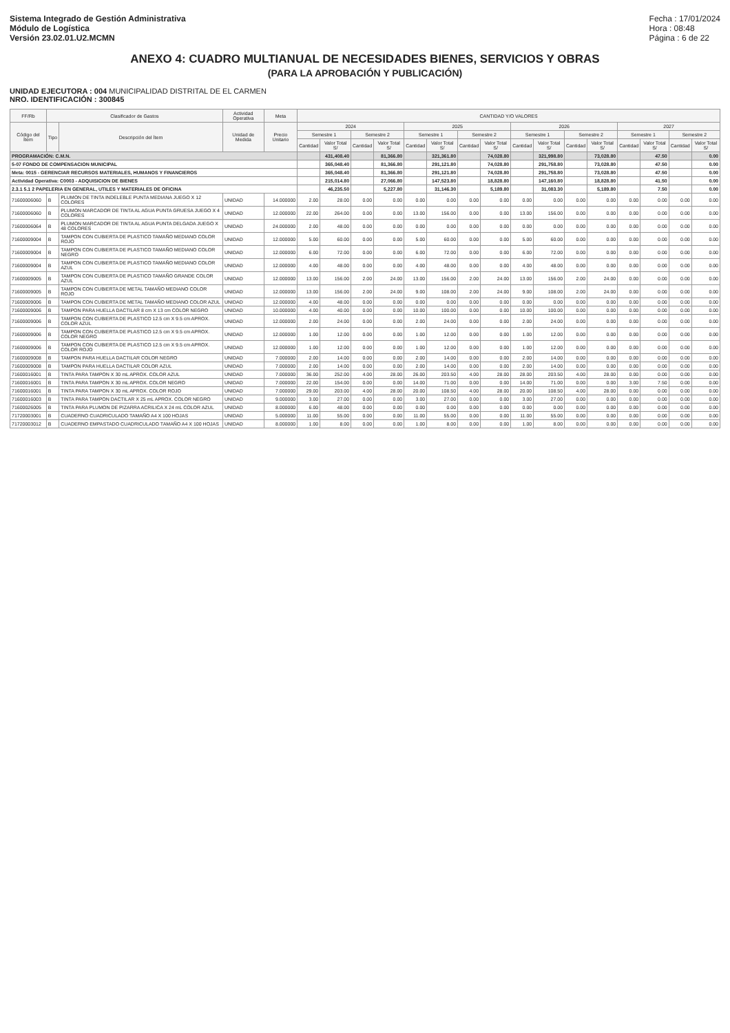Sistema Integrado de Gestión Administrativa
Módulo de Logística
Versión 23.02.01.U2.MCMN
Fecha : 17/01/2024
Hora : 08:48
Página : 6 de 22
ANEXO 4: CUADRO MULTIANUAL DE NECESIDADES BIENES, SERVICIOS Y OBRAS
(PARA LA APROBACIÓN Y PUBLICACIÓN)
UNIDAD EJECUTORA : 004 MUNICIPALIDAD DISTRITAL DE EL CARMEN
NRO. IDENTIFICACIÓN : 300845
| FF/Rb | Clasificador de Gastos | | Actividad Operativa | Meta | CANTIDAD Y/O VALORES | | | | | | | | | | | | | | | |
| --- | --- | --- | --- | --- | --- | --- | --- | --- | --- | --- | --- | --- | --- | --- | --- | --- | --- | --- | --- | --- |
| Código del Ítem | Tipo | Descripción del Ítem | Unidad de Medida | Precio Unitario | 2024 | | | | 2025 | | | | 2026 | | | | 2027 | | | |
| | | | | | Semestre 1 | | Semestre 2 | | Semestre 1 | | Semestre 2 | | Semestre 1 | | Semestre 2 | | Semestre 1 | | Semestre 2 | |
| | | | | | Cantidad | Valor Total S/ | Cantidad | Valor Total S/ | Cantidad | Valor Total S/ | Cantidad | Valor Total S/ | Cantidad | Valor Total S/ | Cantidad | Valor Total S/ | Cantidad | Valor Total S/ | Cantidad | Valor Total S/ |
| PROGRAMACIÓN: C.M.N. | | | | | | 431,408.40 | | 81,366.80 | | 321,361.80 | | 74,028.80 | | 321,998.80 | | 73,028.80 | | 47.50 | | 0.00 |
| 5-07 FONDO DE COMPENSACION MUNICIPAL | | | | | | 365,048.40 | | 81,366.80 | | 291,121.80 | | 74,028.80 | | 291,758.80 | | 73,028.80 | | 47.50 | | 0.00 |
| Meta: 0015 - GERENCIAR RECURSOS MATERIALES, HUMANOS Y FINANCIEROS | | | | | | 365,048.40 | | 81,366.80 | | 291,121.80 | | 74,028.80 | | 291,758.80 | | 73,028.80 | | 47.50 | | 0.00 |
| Actividad Operativa: C0003 - ADQUISICION DE BIENES | | | | | | 215,014.80 | | 27,066.80 | | 147,523.80 | | 18,828.80 | | 147,160.80 | | 18,828.80 | | 41.50 | | 0.00 |
| 2.3.1 5.1 2 PAPELERIA EN GENERAL, UTILES Y MATERIALES DE OFICINA | | | | | | 46,235.50 | | 5,227.80 | | 31,146.30 | | 5,189.80 | | 31,083.30 | | 5,189.80 | | 7.50 | | 0.00 |
| 71600006060 | B | PLUMON DE TINTA INDELEBLE PUNTA MEDIANA JUEGO X 12 COLORES | UNIDAD | 14.000000 | 2.00 | 28.00 | 0.00 | 0.00 | 0.00 | 0.00 | 0.00 | 0.00 | 0.00 | 0.00 | 0.00 | 0.00 | 0.00 | 0.00 | 0.00 | 0.00 |
| 71600006060 | B | PLUMON MARCADOR DE TINTA AL AGUA PUNTA GRUESA JUEGO X 4 COLORES | UNIDAD | 12.000000 | 22.00 | 264.00 | 0.00 | 0.00 | 13.00 | 156.00 | 0.00 | 0.00 | 13.00 | 156.00 | 0.00 | 0.00 | 0.00 | 0.00 | 0.00 | 0.00 |
| 71600006064 | B | PLUMON MARCADOR DE TINTA AL AGUA PUNTA DELGADA JUEGO X 48 COLORES | UNIDAD | 24.000000 | 2.00 | 48.00 | 0.00 | 0.00 | 0.00 | 0.00 | 0.00 | 0.00 | 0.00 | 0.00 | 0.00 | 0.00 | 0.00 | 0.00 | 0.00 | 0.00 |
| 71600009004 | B | TAMPON CON CUBIERTA DE PLASTICO TAMAÑO MEDIANO COLOR ROJO | UNIDAD | 12.000000 | 5.00 | 60.00 | 0.00 | 0.00 | 5.00 | 60.00 | 0.00 | 0.00 | 5.00 | 60.00 | 0.00 | 0.00 | 0.00 | 0.00 | 0.00 | 0.00 |
| 71600009004 | B | TAMPON CON CUBIERTA DE PLASTICO TAMAÑO MEDIANO COLOR NEGRO | UNIDAD | 12.000000 | 6.00 | 72.00 | 0.00 | 0.00 | 6.00 | 72.00 | 0.00 | 0.00 | 6.00 | 72.00 | 0.00 | 0.00 | 0.00 | 0.00 | 0.00 | 0.00 |
| 71600009004 | B | TAMPON CON CUBIERTA DE PLASTICO TAMAÑO MEDIANO COLOR AZUL | UNIDAD | 12.000000 | 4.00 | 48.00 | 0.00 | 0.00 | 4.00 | 48.00 | 0.00 | 0.00 | 4.00 | 48.00 | 0.00 | 0.00 | 0.00 | 0.00 | 0.00 | 0.00 |
| 71600009005 | B | TAMPON CON CUBIERTA DE PLASTICO TAMAÑO GRANDE COLOR AZUL | UNIDAD | 12.000000 | 13.00 | 156.00 | 2.00 | 24.00 | 13.00 | 156.00 | 2.00 | 24.00 | 13.00 | 156.00 | 2.00 | 24.00 | 0.00 | 0.00 | 0.00 | 0.00 |
| 71600009005 | B | TAMPON CON CUBIERTA DE METAL TAMAÑO MEDIANO COLOR ROJO | UNIDAD | 12.000000 | 13.00 | 156.00 | 2.00 | 24.00 | 9.00 | 108.00 | 2.00 | 24.00 | 9.00 | 108.00 | 2.00 | 24.00 | 0.00 | 0.00 | 0.00 | 0.00 |
| 71600009006 | B | TAMPON CON CUBIERTA DE METAL TAMAÑO MEDIANO COLOR AZUL | UNIDAD | 12.000000 | 4.00 | 48.00 | 0.00 | 0.00 | 0.00 | 0.00 | 0.00 | 0.00 | 0.00 | 0.00 | 0.00 | 0.00 | 0.00 | 0.00 | 0.00 | 0.00 |
| 71600009006 | B | TAMPON PARA HUELLA DACTILAR 8 cm X 13 cm COLOR NEGRO | UNIDAD | 10.000000 | 4.00 | 40.00 | 0.00 | 0.00 | 10.00 | 100.00 | 0.00 | 0.00 | 10.00 | 100.00 | 0.00 | 0.00 | 0.00 | 0.00 | 0.00 | 0.00 |
| 71600009006 | B | TAMPON CON CUBIERTA DE PLASTICO 12.5 cm X 9.5 cm APROX. COLOR AZUL | UNIDAD | 12.000000 | 2.00 | 24.00 | 0.00 | 0.00 | 2.00 | 24.00 | 0.00 | 0.00 | 2.00 | 24.00 | 0.00 | 0.00 | 0.00 | 0.00 | 0.00 | 0.00 |
| 71600009006 | B | TAMPON CON CUBIERTA DE PLASTICO 12.5 cm X 9.5 cm APROX. COLOR NEGRO | UNIDAD | 12.000000 | 1.00 | 12.00 | 0.00 | 0.00 | 1.00 | 12.00 | 0.00 | 0.00 | 1.00 | 12.00 | 0.00 | 0.00 | 0.00 | 0.00 | 0.00 | 0.00 |
| 71600009006 | B | TAMPON CON CUBIERTA DE PLASTICO 12.5 cm X 9.5 cm APROX. COLOR ROJO | UNIDAD | 12.000000 | 1.00 | 12.00 | 0.00 | 0.00 | 1.00 | 12.00 | 0.00 | 0.00 | 1.00 | 12.00 | 0.00 | 0.00 | 0.00 | 0.00 | 0.00 | 0.00 |
| 71600009008 | B | TAMPON PARA HUELLA DACTILAR COLOR NEGRO | UNIDAD | 7.000000 | 2.00 | 14.00 | 0.00 | 0.00 | 2.00 | 14.00 | 0.00 | 0.00 | 2.00 | 14.00 | 0.00 | 0.00 | 0.00 | 0.00 | 0.00 | 0.00 |
| 71600009008 | B | TAMPON PARA HUELLA DACTILAR COLOR AZUL | UNIDAD | 7.000000 | 2.00 | 14.00 | 0.00 | 0.00 | 2.00 | 14.00 | 0.00 | 0.00 | 2.00 | 14.00 | 0.00 | 0.00 | 0.00 | 0.00 | 0.00 | 0.00 |
| 71600016001 | B | TINTA PARA TAMPON X 30 mL APROX. COLOR AZUL | UNIDAD | 7.000000 | 36.00 | 252.00 | 4.00 | 28.00 | 26.00 | 203.50 | 4.00 | 28.00 | 28.00 | 203.50 | 4.00 | 28.00 | 0.00 | 0.00 | 0.00 | 0.00 |
| 71600016001 | B | TINTA PARA TAMPON X 30 mL APROX. COLOR NEGRO | UNIDAD | 7.000000 | 22.00 | 154.00 | 0.00 | 0.00 | 14.00 | 71.00 | 0.00 | 0.00 | 14.00 | 71.00 | 0.00 | 0.00 | 3.00 | 7.50 | 0.00 | 0.00 |
| 71600016001 | B | TINTA PARA TAMPON X 30 mL APROX. COLOR ROJO | UNIDAD | 7.000000 | 29.00 | 203.00 | 4.00 | 28.00 | 20.00 | 108.50 | 4.00 | 28.00 | 20.00 | 108.50 | 4.00 | 28.00 | 0.00 | 0.00 | 0.00 | 0.00 |
| 71600016003 | B | TINTA PARA TAMPON DACTILAR X 25 mL APROX. COLOR NEGRO | UNIDAD | 9.000000 | 3.00 | 27.00 | 0.00 | 0.00 | 3.00 | 27.00 | 0.00 | 0.00 | 3.00 | 27.00 | 0.00 | 0.00 | 0.00 | 0.00 | 0.00 | 0.00 |
| 71600026005 | B | TINTA PARA PLUMON DE PIZARRA ACRILICA X 24 mL COLOR AZUL | UNIDAD | 8.000000 | 6.00 | 48.00 | 0.00 | 0.00 | 0.00 | 0.00 | 0.00 | 0.00 | 0.00 | 0.00 | 0.00 | 0.00 | 0.00 | 0.00 | 0.00 | 0.00 |
| 71720003001 | B | CUADERNO CUADRICULADO TAMAÑO A4 X 100 HOJAS | UNIDAD | 5.000000 | 11.00 | 55.00 | 0.00 | 0.00 | 11.00 | 55.00 | 0.00 | 0.00 | 11.00 | 55.00 | 0.00 | 0.00 | 0.00 | 0.00 | 0.00 | 0.00 |
| 71720003012 | B | CUADERNO EMPASTADO CUADRICULADO TAMAÑO A4 X 100 HOJAS | UNIDAD | 8.000000 | 1.00 | 8.00 | 0.00 | 0.00 | 1.00 | 8.00 | 0.00 | 0.00 | 1.00 | 8.00 | 0.00 | 0.00 | 0.00 | 0.00 | 0.00 | 0.00 |